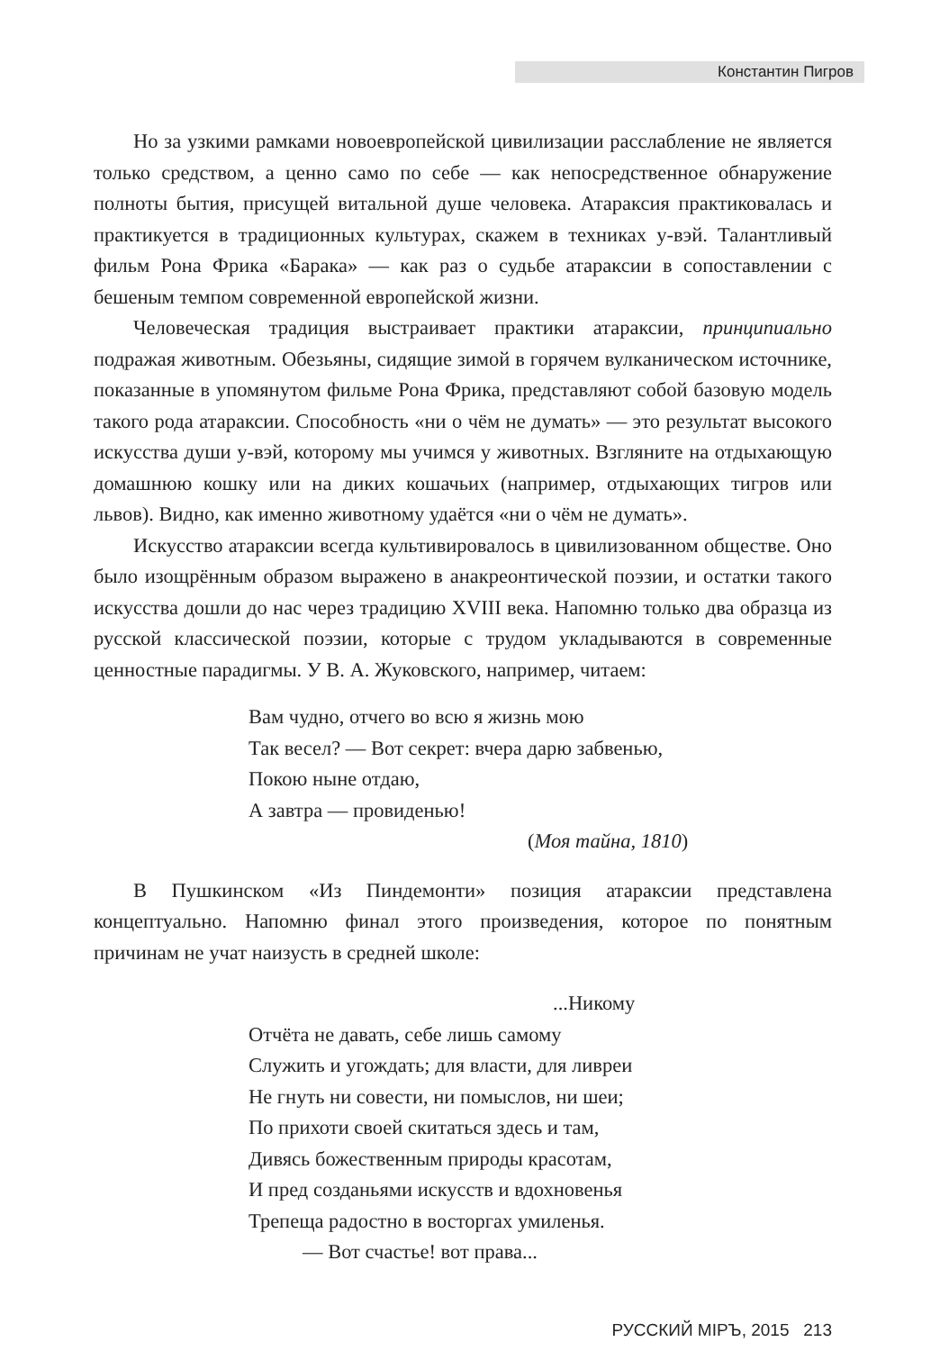Константин Пигров
Но за узкими рамками новоевропейской цивилизации расслабление не является только средством, а ценно само по себе — как непосредственное обнаружение полноты бытия, присущей витальной душе человека. Атараксия практиковалась и практикуется в традиционных культурах, скажем в техниках у-вэй. Талантливый фильм Рона Фрика «Барака» — как раз о судьбе атараксии в сопоставлении с бешеным темпом современной европейской жизни.
Человеческая традиция выстраивает практики атараксии, принципиально подражая животным. Обезьяны, сидящие зимой в горячем вулканическом источнике, показанные в упомянутом фильме Рона Фрика, представляют собой базовую модель такого рода атараксии. Способность «ни о чём не думать» — это результат высокого искусства души у-вэй, которому мы учимся у животных. Взгляните на отдыхающую домашнюю кошку или на диких кошачьих (например, отдыхающих тигров или львов). Видно, как именно животному удаётся «ни о чём не думать».
Искусство атараксии всегда культивировалось в цивилизованном обществе. Оно было изощрённым образом выражено в анакреонтической поэзии, и остатки такого искусства дошли до нас через традицию XVIII века. Напомню только два образца из русской классической поэзии, которые с трудом укладываются в современные ценностные парадигмы. У В. А. Жуковского, например, читаем:
Вам чудно, отчего во всю я жизнь мою
Так весел? — Вот секрет: вчера дарю забвенью,
Покою ныне отдаю,
А завтра — провиденью!
(Моя тайна, 1810)
В Пушкинском «Из Пиндемонти» позиция атараксии представлена концептуально. Напомню финал этого произведения, которое по понятным причинам не учат наизусть в средней школе:
...Никому
Отчёта не давать, себе лишь самому
Служить и угождать; для власти, для ливреи
Не гнуть ни совести, ни помыслов, ни шеи;
По прихоти своей скитаться здесь и там,
Дивясь божественным природы красотам,
И пред созданьями искусств и вдохновенья
Трепеща радостно в восторгах умиленья.
— Вот счастье! вот права...
РУССКИЙ МIРЪ, 2015 213